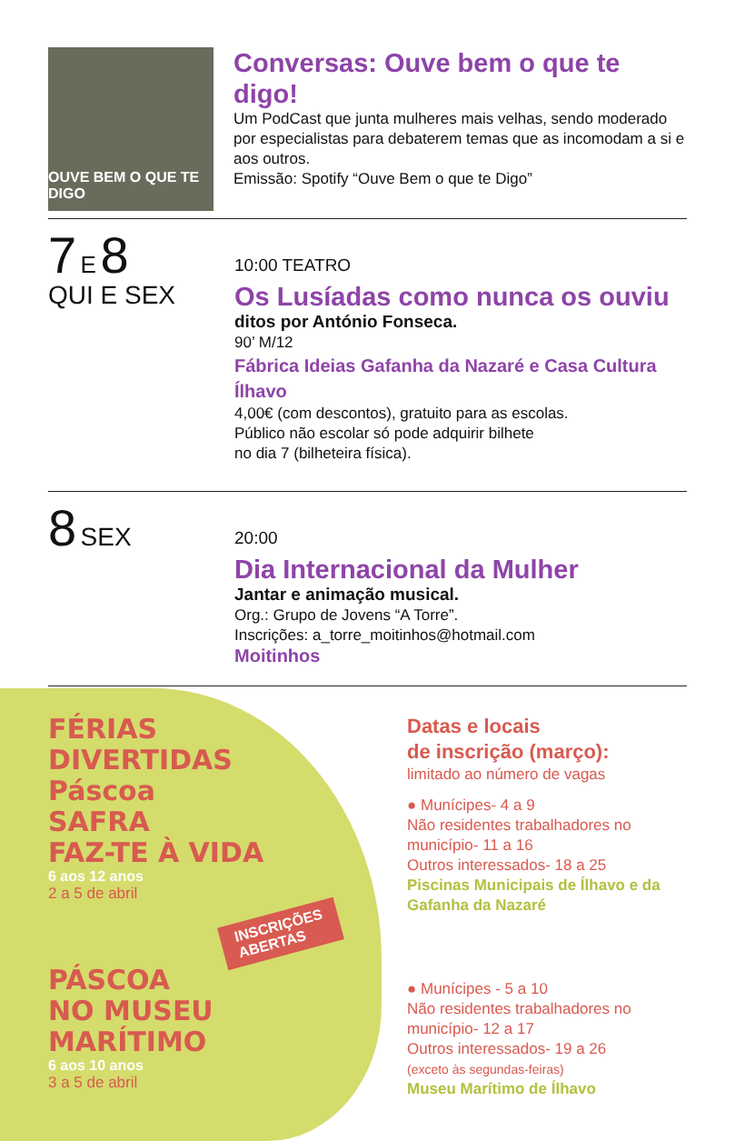OUVE BEM O QUE TE DIGO
Conversas: Ouve bem o que te digo!
Um PodCast que junta mulheres mais velhas, sendo moderado por especialistas para debaterem temas que as incomodam a si e aos outros.
Emissão: Spotify “Ouve Bem o que te Digo”
7 E 8
QUI E SEX
10:00 TEATRO
Os Lusíadas como nunca os ouviu
ditos por António Fonseca.
90’ M/12
Fábrica Ideias Gafanha da Nazaré e Casa Cultura Ílhavo
4,00€ (com descontos), gratuito para as escolas.
Público não escolar só pode adquirir bilhete
no dia 7 (bilheteira física).
8 SEX
20:00
Dia Internacional da Mulher
Jantar e animação musical.
Org.: Grupo de Jovens “A Torre”.
Inscrições: a_torre_moitinhos@hotmail.com
Moitinhos
FÉRIAS
DIVERTIDAS
Páscoa
SAFRA
FAZ-TE À VIDA
6 aos 12 anos
2 a 5 de abril
INSCRIÇÕES
ABERTAS
PÁSCOA
NO MUSEU
MARÍTIMO
6 aos 10 anos
3 a 5 de abril
Datas e locais
de inscrição (março):
limitado ao número de vagas
● Munícipes- 4 a 9
Não residentes trabalhadores no município- 11 a 16
Outros interessados- 18 a 25
Piscinas Municipais de Ílhavo e da Gafanha da Nazaré
● Munícipes - 5 a 10
Não residentes trabalhadores no município- 12 a 17
Outros interessados- 19 a 26
(exceto às segundas-feiras)
Museu Marítimo de Ílhavo